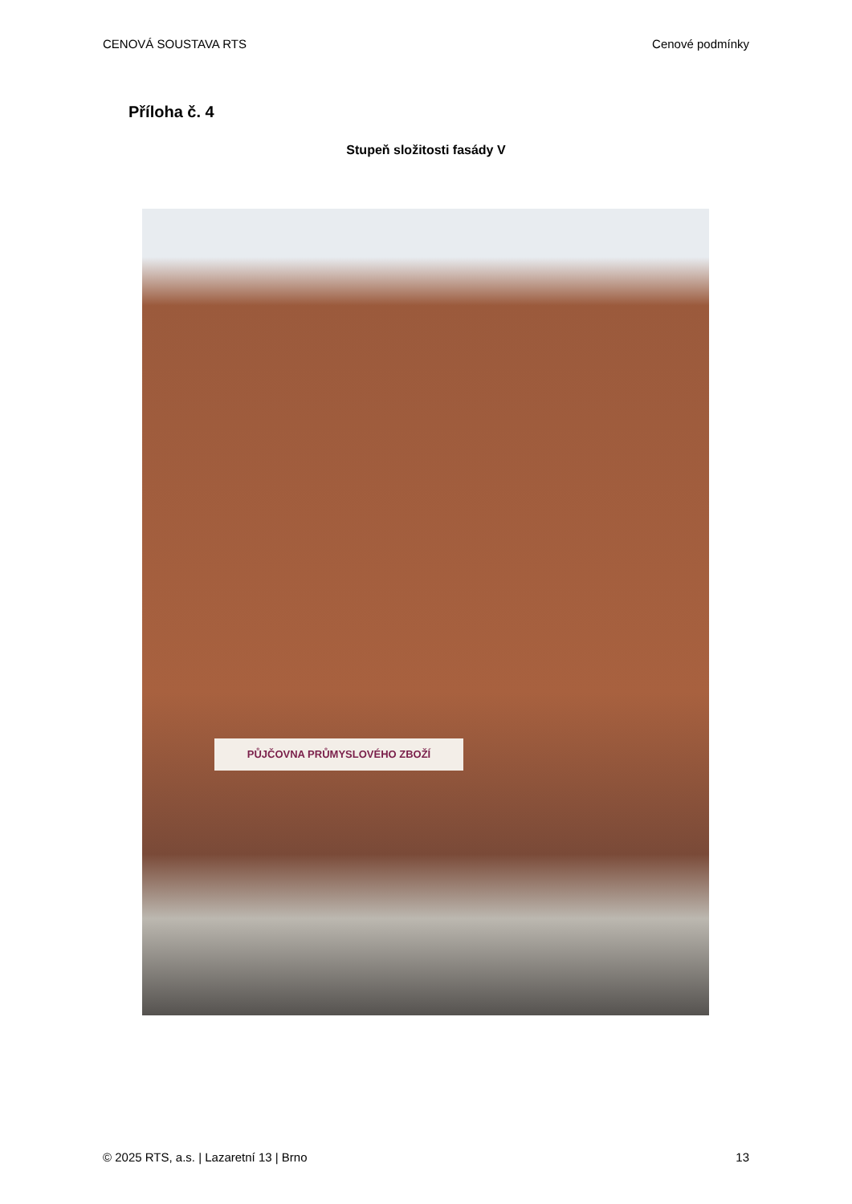CENOVÁ SOUSTAVA RTS Cenové podmínky
Příloha č. 4
Stupeň složitosti fasády V
PŮJČOVNA PRŮMYSLOVÉHO ZBOŽÍ
© 2025 RTS, a.s. | Lazaretní 13 | Brno 13